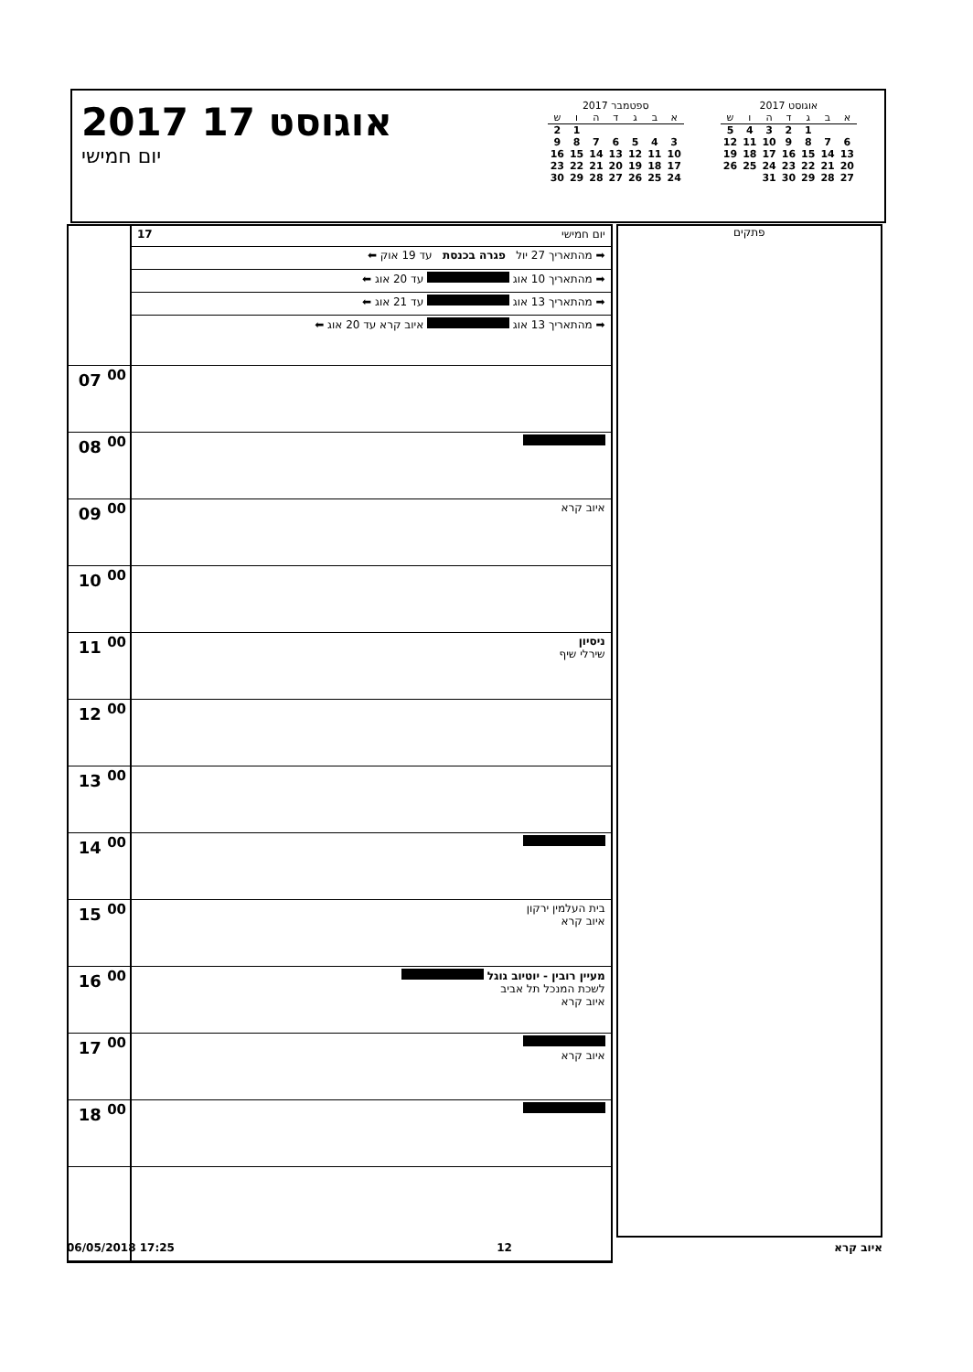2017 אוגוסט 17
יום חמישי
אוגוסט 2017
| א | ב | ג | ד | ה | ו | ש |
| --- | --- | --- | --- | --- | --- | --- |
| | | 1 | 2 | 3 | 4 | 5 |
| 6 | 7 | 8 | 9 | 10 | 11 | 12 |
| 13 | 14 | 15 | 16 | 17 | 18 | 19 |
| 20 | 21 | 22 | 23 | 24 | 25 | 26 |
| 27 | 28 | 29 | 30 | 31 | | |
ספטמבר 2017
| א | ב | ג | ד | ה | ו | ש |
| --- | --- | --- | --- | --- | --- | --- |
| | | | | | 1 | 2 |
| 3 | 4 | 5 | 6 | 7 | 8 | 9 |
| 10 | 11 | 12 | 13 | 14 | 15 | 16 |
| 17 | 18 | 19 | 20 | 21 | 22 | 23 |
| 24 | 25 | 26 | 27 | 28 | 29 | 30 |
| | 17 יום חמישי |
| | ➡ מהתאריך 27 יול פגרה בכנסת עד 19 אוק ⬅ |
| | ➡ מהתאריך 10 אוג עד 20 אוג ⬅ |
| | ➡ מהתאריך 13 אוג עד 21 אוג ⬅ |
| | ➡ מהתאריך 13 אוג איוב קרא עד 20 אוג ⬅ |
| 07 <sup>00</sup> | |
| 08 <sup>00</sup> | |
| 09 <sup>00</sup> | איוב קרא |
| 10 <sup>00</sup> | |
| 11 <sup>00</sup> | ניסיון שירלי שיף |
| 12 <sup>00</sup> | |
| 13 <sup>00</sup> | |
| 14 <sup>00</sup> | |
| 15 <sup>00</sup> | בית העלמין ירקון איוב קרא |
| 16 <sup>00</sup> | מעיין רובין - יוטיוב גוגל לשכת המנכל תל אביב איוב קרא |
| 17 <sup>00</sup> | איוב קרא |
| 18 <sup>00</sup> | |
פתקים
06/05/2018 17:25 12 איוב קרא